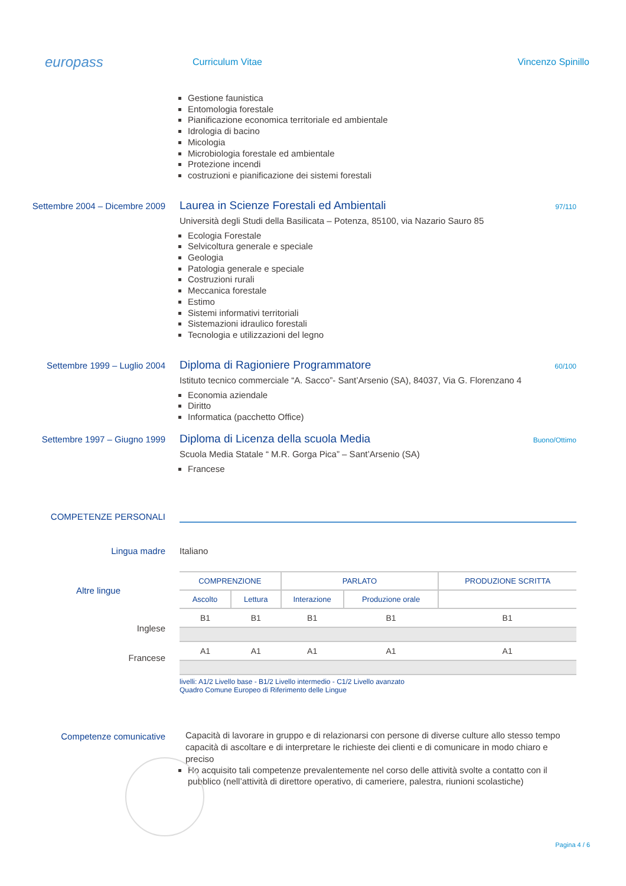europass
Curriculum Vitae
Vincenzo Spinillo
Gestione faunistica
Entomologia forestale
Pianificazione economica territoriale ed ambientale
Idrologia di bacino
Micologia
Microbiologia forestale ed ambientale
Protezione incendi
costruzioni e pianificazione dei sistemi forestali
Settembre 2004 – Dicembre 2009
Laurea in Scienze Forestali ed Ambientali 97/110
Università degli Studi della Basilicata – Potenza, 85100, via Nazario Sauro 85
Ecologia Forestale
Selvicoltura generale e speciale
Geologia
Patologia generale e speciale
Costruzioni rurali
Meccanica forestale
Estimo
Sistemi informativi territoriali
Sistemazioni idraulico forestali
Tecnologia e utilizzazioni del legno
Settembre 1999 – Luglio 2004
Diploma di Ragioniere Programmatore 60/100
Istituto tecnico commerciale “A. Sacco”- Sant’Arsenio (SA), 84037, Via G. Florenzano 4
Economia aziendale
Diritto
Informatica (pacchetto Office)
Settembre 1997 – Giugno 1999
Diploma di Licenza della scuola Media Buono/Ottimo
Scuola Media Statale “ M.R. Gorga Pica” – Sant’Arsenio (SA)
Francese
COMPETENZE PERSONALI
Lingua madre Italiano
Altre lingue
Inglese
Francese
| COMPRENZIONE | | PARLATO | | PRODUZIONE SCRITTA |
| --- | --- | --- | --- | --- |
| Ascolto | Lettura | Interazione | Produzione orale | |
| B1 | B1 | B1 | B1 | B1 |
| A1 | A1 | A1 | A1 | A1 |
livelli: A1/2 Livello base - B1/2 Livello intermedio - C1/2 Livello avanzato
Quadro Comune Europeo di Riferimento delle Lingue
Competenze comunicative
Capacità di lavorare in gruppo e di relazionarsi con persone di diverse culture allo stesso tempo capacità di ascoltare e di interpretare le richieste dei clienti e di comunicare in modo chiaro e preciso
Ho acquisito tali competenze prevalentemente nel corso delle attività svolte a contatto con il pubblico (nell’attività di direttore operativo, di cameriere, palestra, riunioni scolastiche)
Pagina 4 / 6